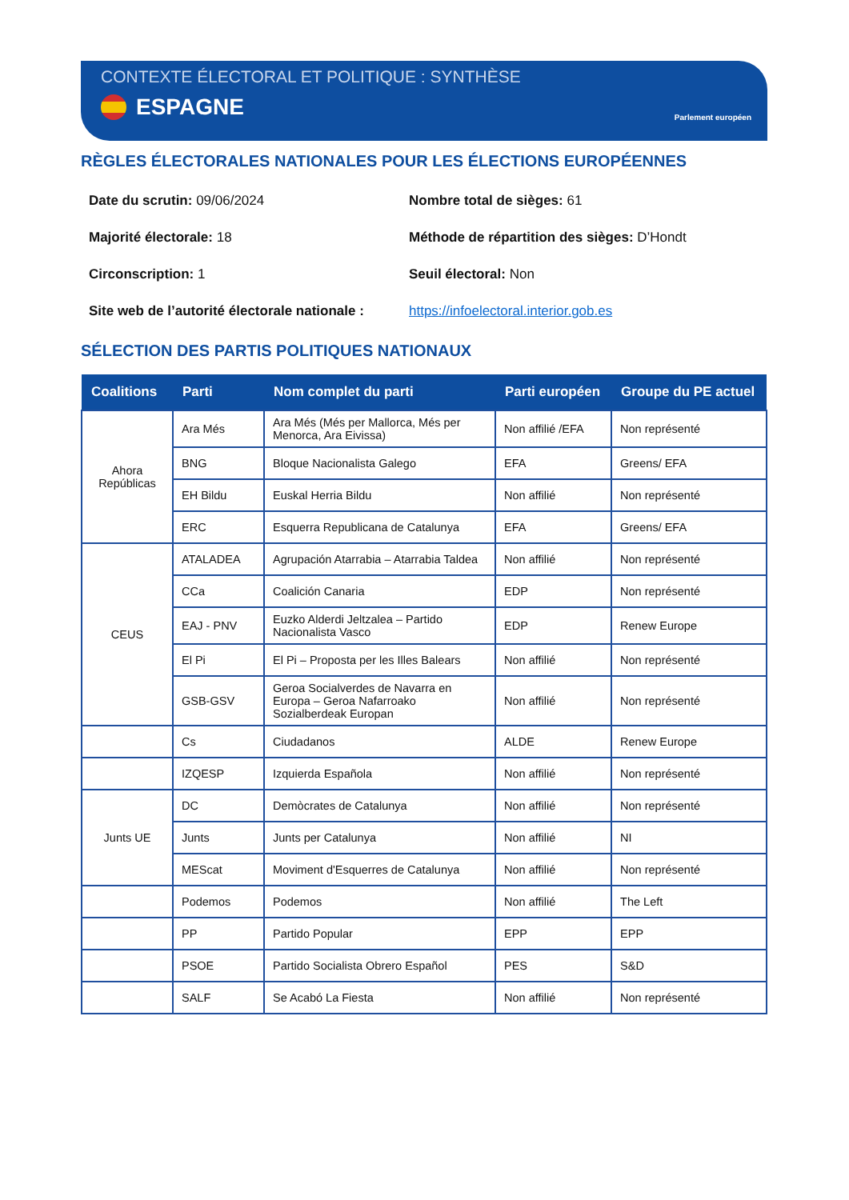CONTEXTE ÉLECTORAL ET POLITIQUE : SYNTHÈSE
ESPAGNE
Parlement européen
RÈGLES ÉLECTORALES NATIONALES POUR LES ÉLECTIONS EUROPÉENNES
Date du scrutin: 09/06/2024
Nombre total de sièges: 61
Majorité électorale: 18
Méthode de répartition des sièges: D’Hondt
Circonscription: 1
Seuil électoral: Non
Site web de l’autorité électorale nationale :
https://infoelectoral.interior.gob.es
SÉLECTION DES PARTIS POLITIQUES NATIONAUX
| Coalitions | Parti | Nom complet du parti | Parti européen | Groupe du PE actuel |
| --- | --- | --- | --- | --- |
| Ahora Repúblicas | Ara Més | Ara Més (Més per Mallorca, Més per Menorca, Ara Eivissa) | Non affilié /EFA | Non représenté |
| | BNG | Bloque Nacionalista Galego | EFA | Greens/ EFA |
| | EH Bildu | Euskal Herria Bildu | Non affilié | Non représenté |
| | ERC | Esquerra Republicana de Catalunya | EFA | Greens/ EFA |
| CEUS | ATALADEA | Agrupación Atarrabia – Atarrabia Taldea | Non affilié | Non représenté |
| | CCa | Coalición Canaria | EDP | Non représenté |
| | EAJ - PNV | Euzko Alderdi Jeltzalea – Partido Nacionalista Vasco | EDP | Renew Europe |
| | El Pi | El Pi – Proposta per les Illes Balears | Non affilié | Non représenté |
| | GSB-GSV | Geroa Socialverdes de Navarra en Europa – Geroa Nafarroako Sozialberdeak Europan | Non affilié | Non représenté |
| | Cs | Ciudadanos | ALDE | Renew Europe |
| | IZQESP | Izquierda Española | Non affilié | Non représenté |
| Junts UE | DC | Demòcrates de Catalunya | Non affilié | Non représenté |
| | Junts | Junts per Catalunya | Non affilié | NI |
| | MEScat | Moviment d'Esquerres de Catalunya | Non affilié | Non représenté |
| | Podemos | Podemos | Non affilié | The Left |
| | PP | Partido Popular | EPP | EPP |
| | PSOE | Partido Socialista Obrero Español | PES | S&D |
| | SALF | Se Acabó La Fiesta | Non affilié | Non représenté |